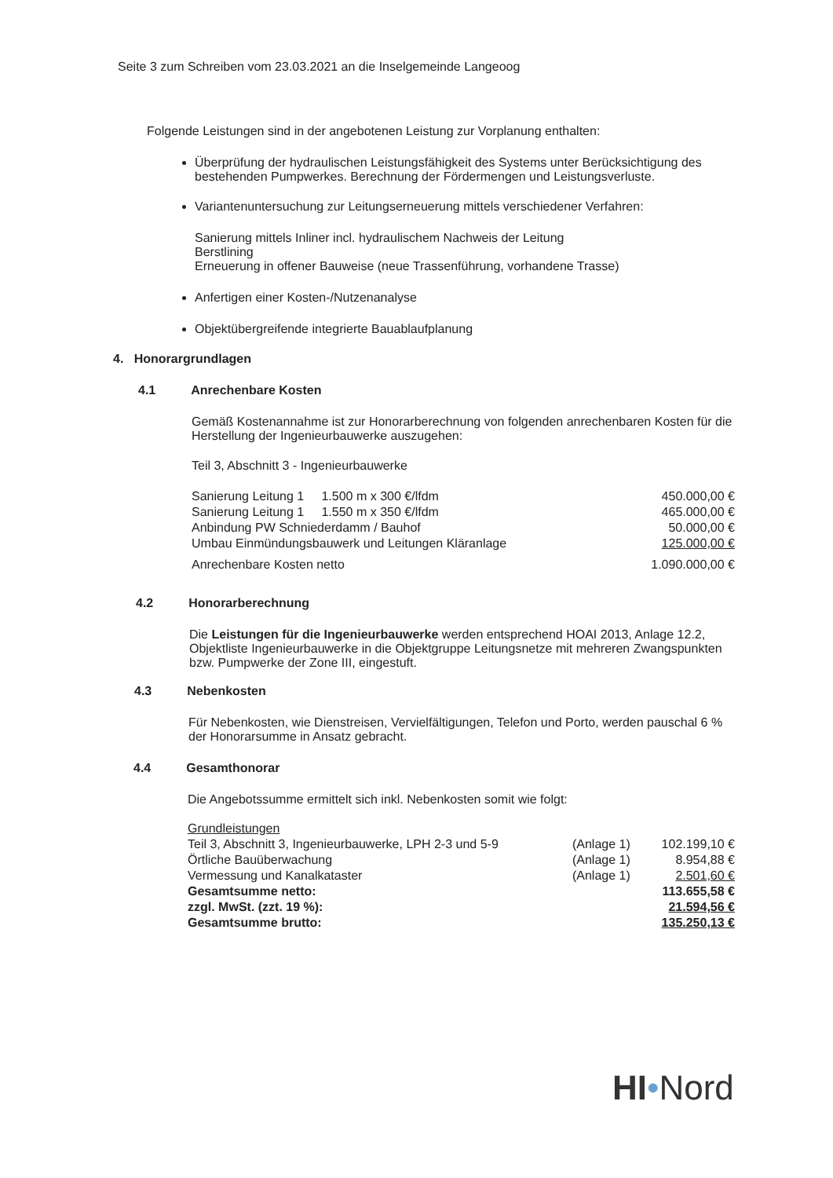Seite 3 zum Schreiben vom 23.03.2021 an die Inselgemeinde Langeoog
Folgende Leistungen sind in der angebotenen Leistung zur Vorplanung enthalten:
Überprüfung der hydraulischen Leistungsfähigkeit des Systems unter Berücksichtigung des bestehenden Pumpwerkes. Berechnung der Fördermengen und Leistungsverluste.
Variantenuntersuchung zur Leitungserneuerung mittels verschiedener Verfahren:
Sanierung mittels Inliner incl. hydraulischem Nachweis der Leitung
Berstlining
Erneuerung in offener Bauweise (neue Trassenführung, vorhandene Trasse)
Anfertigen einer Kosten-/Nutzenanalyse
Objektübergreifende integrierte Bauablaufplanung
4. Honorargrundlagen
4.1 Anrechenbare Kosten
Gemäß Kostenannahme ist zur Honorarberechnung von folgenden anrechenbaren Kosten für die Herstellung der Ingenieurbauwerke auszugehen:
Teil 3, Abschnitt 3 - Ingenieurbauwerke
| Sanierung Leitung 1 1.500 m x 300 €/lfdm | 450.000,00 € |
| Sanierung Leitung 1 1.550 m x 350 €/lfdm | 465.000,00 € |
| Anbindung PW Schniederdamm / Bauhof | 50.000,00 € |
| Umbau Einmündungsbauwerk und Leitungen Kläranlage | 125.000,00 € |
| Anrechenbare Kosten netto | 1.090.000,00 € |
4.2 Honorarberechnung
Die Leistungen für die Ingenieurbauwerke werden entsprechend HOAI 2013, Anlage 12.2, Objektliste Ingenieurbauwerke in die Objektgruppe Leitungsnetze mit mehreren Zwangspunkten bzw. Pumpwerke der Zone III, eingestuft.
4.3 Nebenkosten
Für Nebenkosten, wie Dienstreisen, Vervielfältigungen, Telefon und Porto, werden pauschal 6 % der Honorarsumme in Ansatz gebracht.
4.4 Gesamthonorar
Die Angebotssumme ermittelt sich inkl. Nebenkosten somit wie folgt:
| Grundleistungen | | |
| Teil 3, Abschnitt 3, Ingenieurbauwerke, LPH 2-3 und 5-9 | (Anlage 1) | 102.199,10 € |
| Örtliche Bauüberwachung | (Anlage 1) | 8.954,88 € |
| Vermessung und Kanalkataster | (Anlage 1) | 2.501,60 € |
| Gesamtsumme netto: | | 113.655,58 € |
| zzgl. MwSt. (zzt. 19 %): | | 21.594,56 € |
| Gesamtsumme brutto: | | 135.250,13 € |
HI•Nord